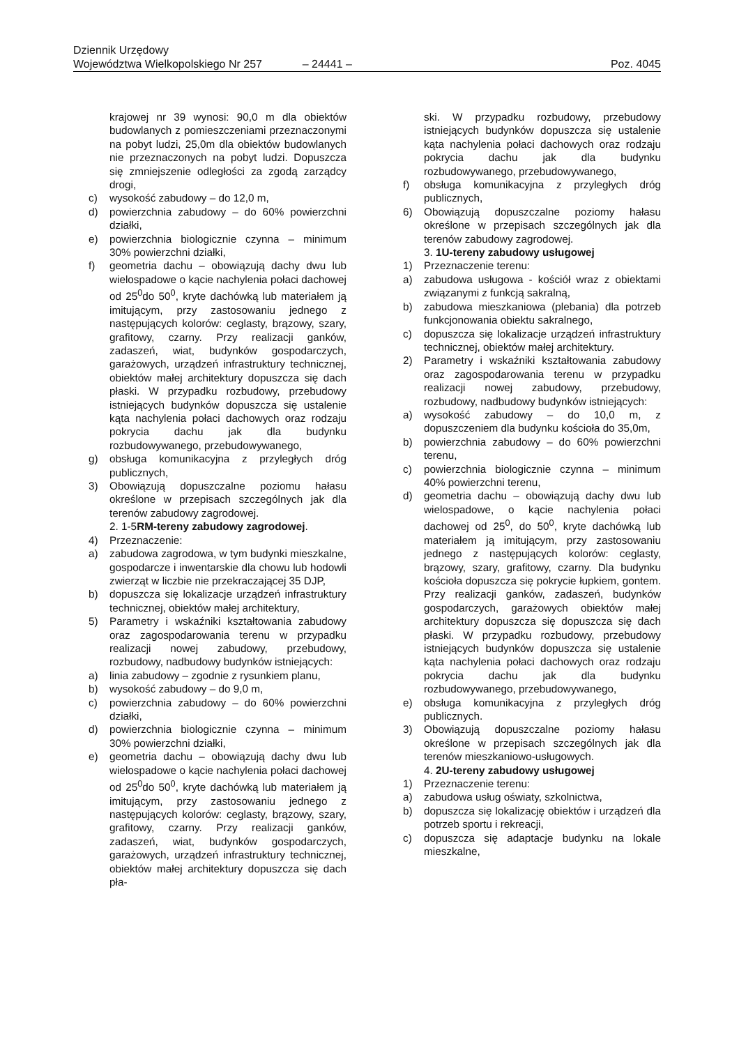Dziennik Urzędowy
Województwa Wielkopolskiego Nr 257 – 24441 – Poz. 4045
krajowej nr 39 wynosi: 90,0 m dla obiektów budowlanych z pomieszczeniami przeznaczonymi na pobyt ludzi, 25,0m dla obiektów budowlanych nie przeznaczonych na pobyt ludzi. Dopuszcza się zmniejszenie odległości za zgodą zarządcy drogi,
c) wysokość zabudowy – do 12,0 m,
d) powierzchnia zabudowy – do 60% powierzchni działki,
e) powierzchnia biologicznie czynna – minimum 30% powierzchni działki,
f) geometria dachu – obowiązują dachy dwu lub wielospadowe o kącie nachylenia połaci dachowej od 25<sup>0</sup>do 50<sup>0</sup>, kryte dachówką lub materiałem ją imitującym, przy zastosowaniu jednego z następujących kolorów: ceglasty, brązowy, szary, grafitowy, czarny. Przy realizacji ganków, zadaszeń, wiat, budynków gospodarczych, garażowych, urządzeń infrastruktury technicznej, obiektów małej architektury dopuszcza się dach płaski. W przypadku rozbudowy, przebudowy istniejących budynków dopuszcza się ustalenie kąta nachylenia połaci dachowych oraz rodzaju pokrycia dachu jak dla budynku rozbudowywanego, przebudowywanego,
g) obsługa komunikacyjna z przyległych dróg publicznych,
3) Obowiązują dopuszczalne poziomu hałasu określone w przepisach szczególnych jak dla terenów zabudowy zagrodowej.
2. 1-5RM-tereny zabudowy zagrodowej.
4) Przeznaczenie:
a) zabudowa zagrodowa, w tym budynki mieszkalne, gospodarcze i inwentarskie dla chowu lub hodowli zwierząt w liczbie nie przekraczającej 35 DJP,
b) dopuszcza się lokalizacje urządzeń infrastruktury technicznej, obiektów małej architektury,
5) Parametry i wskaźniki kształtowania zabudowy oraz zagospodarowania terenu w przypadku realizacji nowej zabudowy, przebudowy, rozbudowy, nadbudowy budynków istniejących:
a) linia zabudowy – zgodnie z rysunkiem planu,
b) wysokość zabudowy – do 9,0 m,
c) powierzchnia zabudowy – do 60% powierzchni działki,
d) powierzchnia biologicznie czynna – minimum 30% powierzchni działki,
e) geometria dachu – obowiązują dachy dwu lub wielospadowe o kącie nachylenia połaci dachowej od 25<sup>0</sup>do 50<sup>0</sup>, kryte dachówką lub materiałem ją imitującym, przy zastosowaniu jednego z następujących kolorów: ceglasty, brązowy, szary, grafitowy, czarny. Przy realizacji ganków, zadaszeń, wiat, budynków gospodarczych, garażowych, urządzeń infrastruktury technicznej, obiektów małej architektury dopuszcza się dach pła-
ski. W przypadku rozbudowy, przebudowy istniejących budynków dopuszcza się ustalenie kąta nachylenia połaci dachowych oraz rodzaju pokrycia dachu jak dla budynku rozbudowywanego, przebudowywanego,
f) obsługa komunikacyjna z przyległych dróg publicznych,
6) Obowiązują dopuszczalne poziomy hałasu określone w przepisach szczególnych jak dla terenów zabudowy zagrodowej.
3. 1U-tereny zabudowy usługowej
1) Przeznaczenie terenu:
a) zabudowa usługowa - kościół wraz z obiektami związanymi z funkcją sakralną,
b) zabudowa mieszkaniowa (plebania) dla potrzeb funkcjonowania obiektu sakralnego,
c) dopuszcza się lokalizacje urządzeń infrastruktury technicznej, obiektów małej architektury.
2) Parametry i wskaźniki kształtowania zabudowy oraz zagospodarowania terenu w przypadku realizacji nowej zabudowy, przebudowy, rozbudowy, nadbudowy budynków istniejących:
a) wysokość zabudowy – do 10,0 m, z dopuszczeniem dla budynku kościoła do 35,0m,
b) powierzchnia zabudowy – do 60% powierzchni terenu,
c) powierzchnia biologicznie czynna – minimum 40% powierzchni terenu,
d) geometria dachu – obowiązują dachy dwu lub wielospadowe, o kącie nachylenia połaci dachowej od 25<sup>0</sup>, do 50<sup>0</sup>, kryte dachówką lub materiałem ją imitującym, przy zastosowaniu jednego z następujących kolorów: ceglasty, brązowy, szary, grafitowy, czarny. Dla budynku kościoła dopuszcza się pokrycie łupkiem, gontem. Przy realizacji ganków, zadaszeń, budynków gospodarczych, garażowych obiektów małej architektury dopuszcza się dopuszcza się dach płaski. W przypadku rozbudowy, przebudowy istniejących budynków dopuszcza się ustalenie kąta nachylenia połaci dachowych oraz rodzaju pokrycia dachu jak dla budynku rozbudowywanego, przebudowywanego,
e) obsługa komunikacyjna z przyległych dróg publicznych.
3) Obowiązują dopuszczalne poziomy hałasu określone w przepisach szczególnych jak dla terenów mieszkaniowo-usługowych.
4. 2U-tereny zabudowy usługowej
1) Przeznaczenie terenu:
a) zabudowa usług oświaty, szkolnictwa,
b) dopuszcza się lokalizację obiektów i urządzeń dla potrzeb sportu i rekreacji,
c) dopuszcza się adaptacje budynku na lokale mieszkalne,